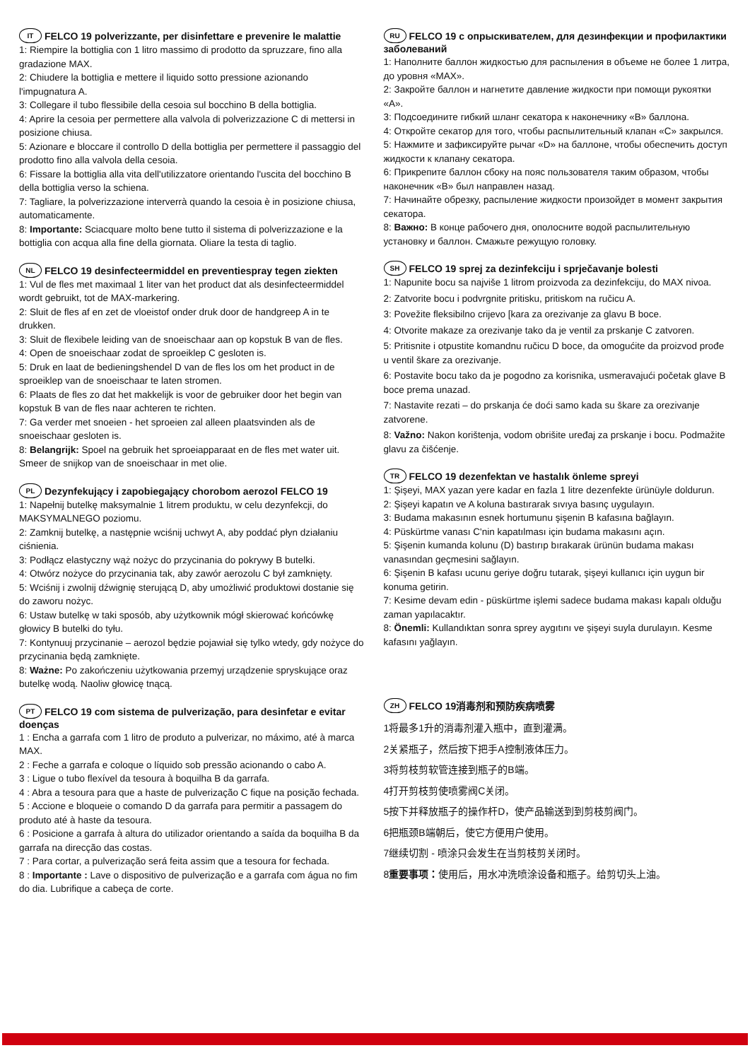IT FELCO 19 polverizzante, per disinfettare e prevenire le malattie
1: Riempire la bottiglia con 1 litro massimo di prodotto da spruzzare, fino alla gradazione MAX.
2: Chiudere la bottiglia e mettere il liquido sotto pressione azionando l'impugnatura A.
3: Collegare il tubo flessibile della cesoia sul bocchino B della bottiglia.
4: Aprire la cesoia per permettere alla valvola di polverizzazione C di mettersi in posizione chiusa.
5: Azionare e bloccare il controllo D della bottiglia per permettere il passaggio del prodotto fino alla valvola della cesoia.
6: Fissare la bottiglia alla vita dell'utilizzatore orientando l'uscita del bocchino B della bottiglia verso la schiena.
7: Tagliare, la polverizzazione interverrà quando la cesoia è in posizione chiusa, automaticamente.
8: Importante: Sciacquare molto bene tutto il sistema di polverizzazione e la bottiglia con acqua alla fine della giornata. Oliare la testa di taglio.
NL FELCO 19 desinfecteermiddel en preventiespray tegen ziekten
1: Vul de fles met maximaal 1 liter van het product dat als desinfecteermiddel wordt gebruikt, tot de MAX-markering.
2: Sluit de fles af en zet de vloeistof onder druk door de handgreep A in te drukken.
3: Sluit de flexibele leiding van de snoeischaar aan op kopstuk B van de fles.
4: Open de snoeischaar zodat de sproeiklep C gesloten is.
5: Druk en laat de bedieningshendel D van de fles los om het product in de sproeiklep van de snoeischaar te laten stromen.
6: Plaats de fles zo dat het makkelijk is voor de gebruiker door het begin van kopstuk B van de fles naar achteren te richten.
7: Ga verder met snoeien - het sproeien zal alleen plaatsvinden als de snoeischaar gesloten is.
8: Belangrijk: Spoel na gebruik het sproeiapparaat en de fles met water uit. Smeer de snijkop van de snoeischaar in met olie.
PL Dezynfekujący i zapobiegający chorobom aerozol FELCO 19
1: Napełnij butelkę maksymalnie 1 litrem produktu, w celu dezynfekcji, do MAKSYMALNEGO poziomu.
2: Zamknij butelkę, a następnie wciśnij uchwyt A, aby poddać płyn działaniu ciśnienia.
3: Podłącz elastyczny wąż nożyc do przycinania do pokrywy B butelki.
4: Otwórz nożyce do przycinania tak, aby zawór aerozolu C był zamknięty.
5: Wciśnij i zwolnij dźwignię sterującą D, aby umożliwić produktowi dostanie się do zaworu nożyc.
6: Ustaw butelkę w taki sposób, aby użytkownik mógł skierować końcówkę głowicy B butelki do tyłu.
7: Kontynuuj przycinanie – aerozol będzie pojawiał się tylko wtedy, gdy nożyce do przycinania będą zamknięte.
8: Ważne: Po zakończeniu użytkowania przemyj urządzenie spryskujące oraz butelkę wodą. Naoliw głowicę tnącą.
PT FELCO 19 com sistema de pulverização, para desinfetar e evitar doenças
1 : Encha a garrafa com 1 litro de produto a pulverizar, no máximo, até à marca MAX.
2 : Feche a garrafa e coloque o líquido sob pressão acionando o cabo A.
3 : Ligue o tubo flexível da tesoura à boquilha B da garrafa.
4 : Abra a tesoura para que a haste de pulverização C fique na posição fechada.
5 : Accione e bloqueie o comando D da garrafa para permitir a passagem do produto até à haste da tesoura.
6 : Posicione a garrafa à altura do utilizador orientando a saída da boquilha B da garrafa na direcção das costas.
7 : Para cortar, a pulverização será feita assim que a tesoura for fechada.
8 : Importante : Lave o dispositivo de pulverização e a garrafa com água no fim do dia. Lubrifique a cabeça de corte.
RU FELCO 19 с опрыскивателем, для дезинфекции и профилактики заболеваний
1: Наполните баллон жидкостью для распыления в объеме не более 1 литра, до уровня «MAX».
2: Закройте баллон и нагнетите давление жидкости при помощи рукоятки «A».
3: Подсоедините гибкий шланг секатора к наконечнику «B» баллона.
4: Откройте секатор для того, чтобы распылительный клапан «C» закрылся.
5: Нажмите и зафиксируйте рычаг «D» на баллоне, чтобы обеспечить доступ жидкости к клапану секатора.
6: Прикрепите баллон сбоку на пояс пользователя таким образом, чтобы наконечник «B» был направлен назад.
7: Начинайте обрезку, распыление жидкости произойдет в момент закрытия секатора.
8: Важно: В конце рабочего дня, ополосните водой распылительную установку и баллон. Смажьте режущую головку.
SH FELCO 19 sprej za dezinfekciju i sprječavanje bolesti
1: Napunite bocu sa najviše 1 litrom proizvoda za dezinfekciju, do MAX nivoa.
2: Zatvorite bocu i podvrgnite pritisku, pritiskom na ručicu A.
3: Povežite fleksibilno crijevo [kara za orezivanje za glavu B boce.
4: Otvorite makaze za orezivanje tako da je ventil za prskanje C zatvoren.
5: Pritisnite i otpustite komandnu ručicu D boce, da omogućite da proizvod prođe u ventil škare za orezivanje.
6: Postavite bocu tako da je pogodno za korisnika, usmeravajući početak glave B boce prema unazad.
7: Nastavite rezati – do prskanja će doći samo kada su škare za orezivanje zatvorene.
8: Važno: Nakon korištenja, vodom obrišite uređaj za prskanje i bocu. Podmažite glavu za čišćenje.
TR FELCO 19 dezenfektan ve hastalık önleme spreyi
1: Şişeyi, MAX yazan yere kadar en fazla 1 litre dezenfekte ürünüyle doldurun.
2: Şişeyi kapatın ve A koluna bastırarak sıvıya basınç uygulayın.
3: Budama makasının esnek hortumunu şişenin B kafasına bağlayın.
4: Püskürtme vanası C'nin kapatılması için budama makasını açın.
5: Şişenin kumanda kolunu (D) bastırıp bırakarak ürünün budama makası vanasından geçmesini sağlayın.
6: Şişenin B kafası ucunu geriye doğru tutarak, şişeyi kullanıcı için uygun bir konuma getirin.
7: Kesime devam edin - püskürtme işlemi sadece budama makası kapalı olduğu zaman yapılacaktır.
8: Önemli: Kullandıktan sonra sprey aygıtını ve şişeyi suyla durulayın. Kesme kafasını yağlayın.
ZH FELCO 19消毒剂和预防疾病喷雾
1将最多1升的消毒剂灌入瓶中，直到灌满。
2关紧瓶子，然后按下把手A控制液体压力。
3将剪枝剪软管连接到瓶子的B端。
4打开剪枝剪使喷雾阀C关闭。
5按下并释放瓶子的操作杆D，使产品输送到到剪枝剪阀门。
6把瓶颈B端朝后，使它方便用户使用。
7继续切割 - 喷涂只会发生在当剪枝剪关闭时。
8重要事项：使用后，用水冲洗喷涂设备和瓶子。给剪切头上油。